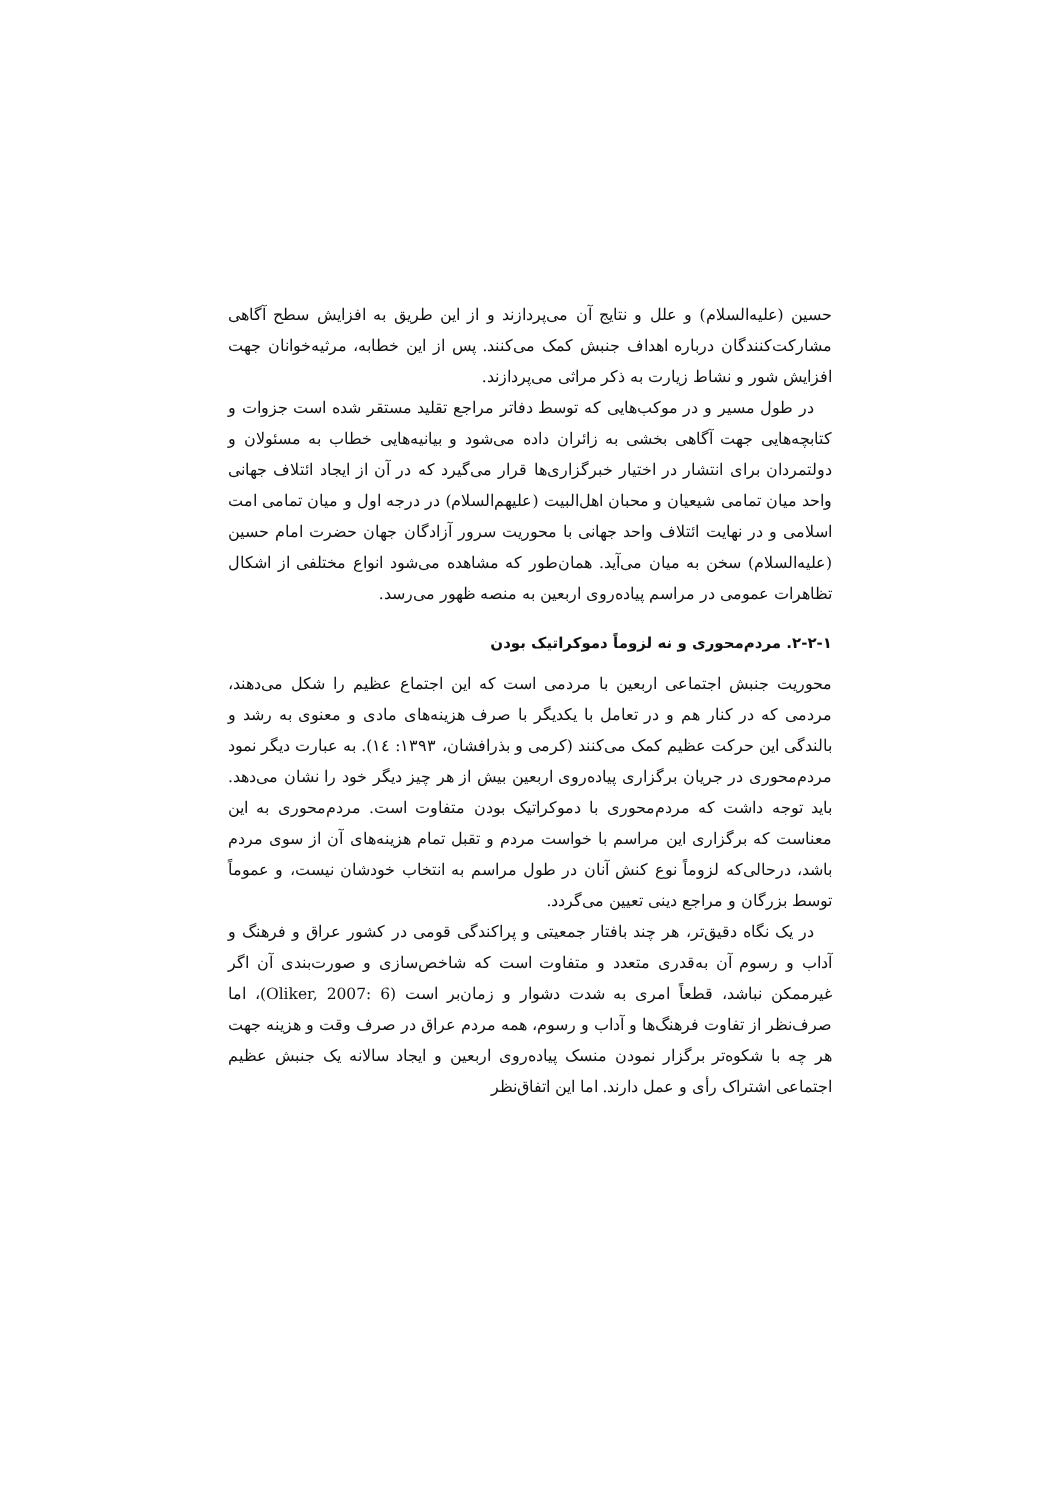حسین (علیه‌السلام) و علل و نتایج آن می‌پردازند و از این طریق به افزایش سطح آگاهی مشارکت‌کنندگان درباره اهداف جنبش کمک می‌کنند. پس از این خطابه، مرثیه‌خوانان جهت افزایش شور و نشاط زیارت به ذکر مراثی می‌پردازند.
در طول مسیر و در موکب‌هایی که توسط دفاتر مراجع تقلید مستقر شده است جزوات و کتابچه‌هایی جهت آگاهی بخشی به زائران داده می‌شود و بیانیه‌هایی خطاب به مسئولان و دولتمردان برای انتشار در اختیار خبرگزاری‌ها قرار می‌گیرد که در آن از ایجاد ائتلاف جهانی واحد میان تمامی شیعیان و محبان اهل‌البیت (علیهم‌السلام) در درجه اول و میان تمامی امت اسلامی و در نهایت ائتلاف واحد جهانی با محوریت سرور آزادگان جهان حضرت امام حسین (علیه‌السلام) سخن به میان می‌آید. همان‌طور که مشاهده می‌شود انواع مختلفی از اشکال تظاهرات عمومی در مراسم پیاده‌روی اربعین به منصه ظهور می‌رسد.
۲-۲-۱. مردم‌محوری و نه لزوماً دموکراتیک بودن
محوریت جنبش اجتماعی اربعین با مردمی است که این اجتماع عظیم را شکل می‌دهند، مردمی که در کنار هم و در تعامل با یکدیگر با صرف هزینه‌های مادی و معنوی به رشد و بالندگی این حرکت عظیم کمک می‌کنند (کرمی و بذرافشان، ۱۳۹۳: ۱٤). به عبارت دیگر نمود مردم‌محوری در جریان برگزاری پیاده‌روی اربعین بیش از هر چیز دیگر خود را نشان می‌دهد. باید توجه داشت که مردم‌محوری با دموکراتیک بودن متفاوت است. مردم‌محوری به این معناست که برگزاری این مراسم با خواست مردم و تقبل تمام هزینه‌های آن از سوی مردم باشد، درحالی‌که لزوماً نوع کنش آنان در طول مراسم به انتخاب خودشان نیست، و عموماً توسط بزرگان و مراجع دینی تعیین می‌گردد.
در یک نگاه دقیق‌تر، هر چند بافتار جمعیتی و پراکندگی قومی در کشور عراق و فرهنگ و آداب و رسوم آن به‌قدری متعدد و متفاوت است که شاخص‌سازی و صورت‌بندی آن اگر غیرممکن نباشد، قطعاً امری به شدت دشوار و زمان‌بر است (Oliker, 2007: 6)، اما صرف‌نظر از تفاوت فرهنگ‌ها و آداب و رسوم، همه مردم عراق در صرف وقت و هزینه جهت هر چه با شکوه‌تر برگزار نمودن منسک پیاده‌روی اربعین و ایجاد سالانه یک جنبش عظیم اجتماعی اشتراک رأی و عمل دارند. اما این اتفاق‌نظر